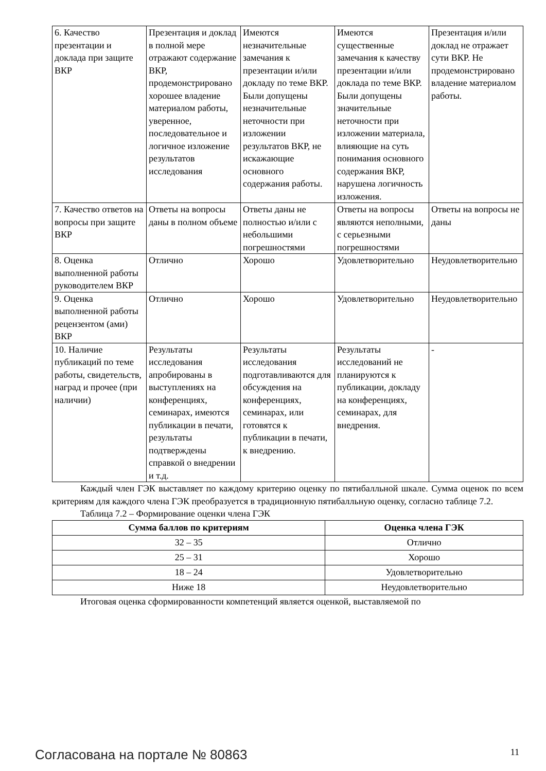| 6. Качество презентации и доклада при защите ВКР | Презентация и доклад в полной мере отражают содержание ВКР, продемонстрировано хорошее владение материалом работы, уверенное, последовательное и логичное изложение результатов исследования | Имеются незначительные замечания к презентации и/или докладу по теме ВКР. Были допущены незначительные неточности при изложении результатов ВКР, не искажающие основного содержания работы. | Имеются существенные замечания к качеству презентации и/или доклада по теме ВКР. Были допущены значительные неточности при изложении материала, влияющие на суть понимания основного содержания ВКР, нарушена логичность изложения. | Презентация и/или доклад не отражает сути ВКР. Не продемонстрировано владение материалом работы. |
| 7. Качество ответов на вопросы при защите ВКР | Ответы на вопросы даны в полном объеме | Ответы даны не полностью и/или с небольшими погрешностями | Ответы на вопросы являются неполными, с серьезными погрешностями | Ответы на вопросы не даны |
| 8. Оценка выполненной работы руководителем ВКР | Отлично | Хорошо | Удовлетворительно | Неудовлетворительно |
| 9. Оценка выполненной работы рецензентом (ами) ВКР | Отлично | Хорошо | Удовлетворительно | Неудовлетворительно |
| 10. Наличие публикаций по теме работы, свидетельств, наград и прочее (при наличии) | Результаты исследования апробированы в выступлениях на конференциях, семинарах, имеются публикации в печати, результаты подтверждены справкой о внедрении и т.д. | Результаты исследования подготавливаются для обсуждения на конференциях, семинарах, или готовятся к публикации в печати, к внедрению. | Результаты исследований не планируются к публикации, докладу на конференциях, семинарах, для внедрения. | - |
Каждый член ГЭК выставляет по каждому критерию оценку по пятибалльной шкале. Сумма оценок по всем критериям для каждого члена ГЭК преобразуется в традиционную пятибалльную оценку, согласно таблице 7.2.
Таблица 7.2 – Формирование оценки члена ГЭК
| Сумма баллов по критериям | Оценка члена ГЭК |
| --- | --- |
| 32 – 35 | Отлично |
| 25 – 31 | Хорошо |
| 18 – 24 | Удовлетворительно |
| Ниже 18 | Неудовлетворительно |
Итоговая оценка сформированности компетенций является оценкой, выставляемой по
Согласована на портале № 80863 11